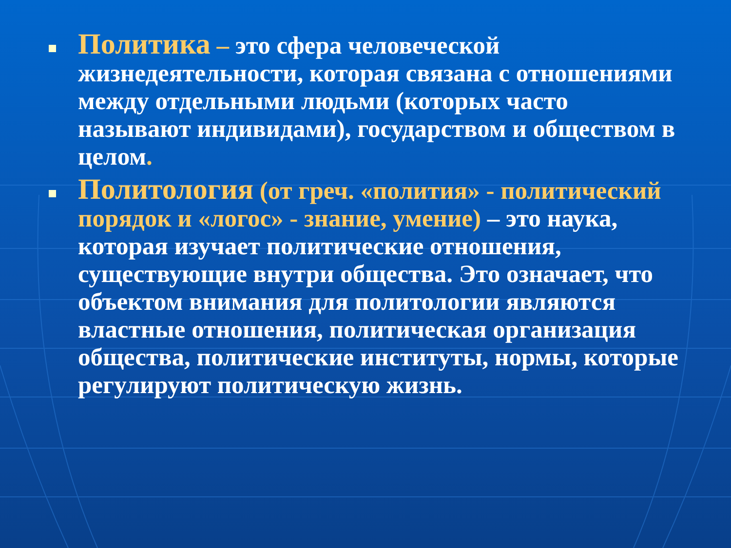Политика – это сфера человеческой жизнедеятельности, которая связана с отношениями между отдельными людьми (которых часто называют индивидами), государством и обществом в целом.
Политология (от греч. «полития» - политический порядок и «логос» - знание, умение) – это наука, которая изучает политические отношения, существующие внутри общества. Это означает, что объектом внимания для политологии являются властные отношения, политическая организация общества, политические институты, нормы, которые регулируют политическую жизнь.